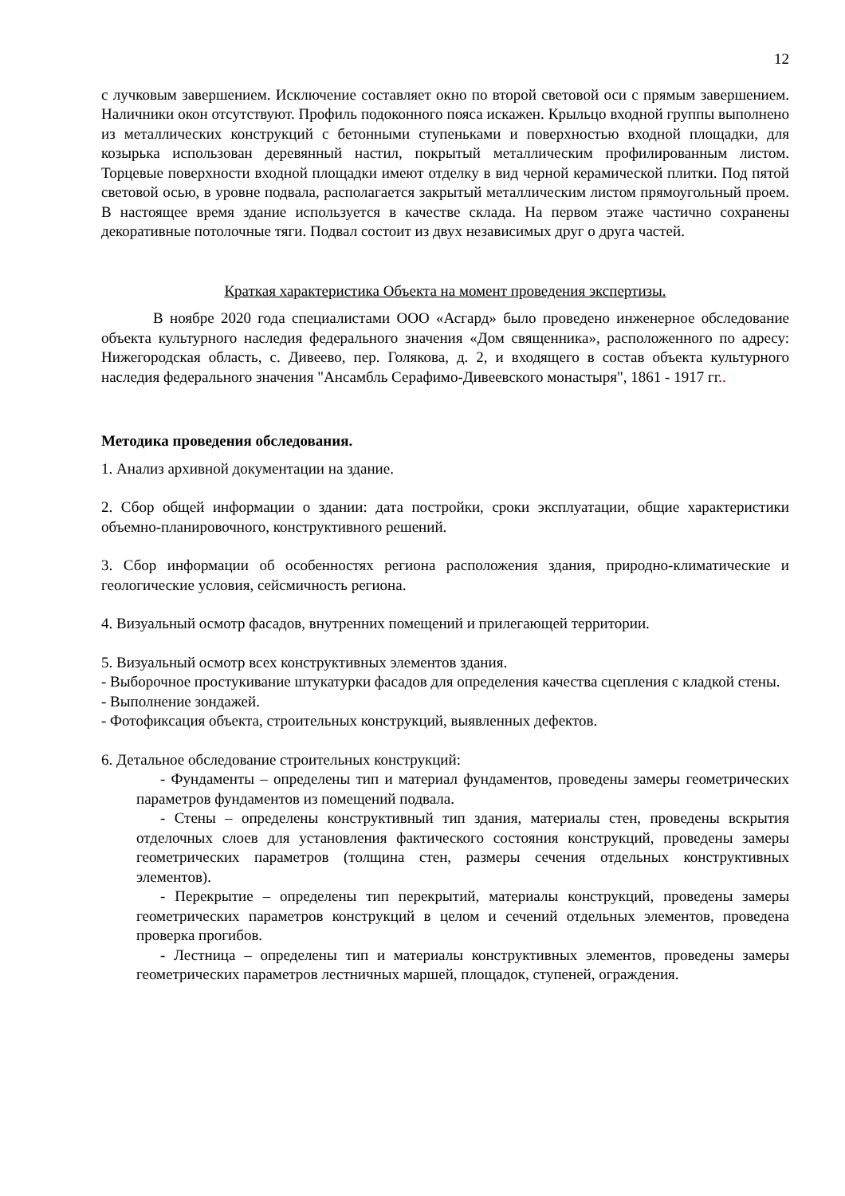12
с лучковым завершением. Исключение составляет окно по второй световой оси с прямым завершением. Наличники окон отсутствуют. Профиль подоконного пояса искажен. Крыльцо входной группы выполнено из металлических конструкций с бетонными ступеньками и поверхностью входной площадки, для козырька использован деревянный настил, покрытый металлическим профилированным листом. Торцевые поверхности входной площадки имеют отделку в вид черной керамической плитки. Под пятой световой осью, в уровне подвала, располагается закрытый металлическим листом прямоугольный проем. В настоящее время здание используется в качестве склада. На первом этаже частично сохранены декоративные потолочные тяги. Подвал состоит из двух независимых друг о друга частей.
Краткая характеристика Объекта на момент проведения экспертизы.
В ноябре 2020 года специалистами ООО «Асгард» было проведено инженерное обследование объекта культурного наследия федерального значения «Дом священника», расположенного по адресу: Нижегородская область, с. Дивеево, пер. Голякова, д. 2, и входящего в состав объекта культурного наследия федерального значения "Ансамбль Серафимо-Дивеевского монастыря", 1861 - 1917 гг..
Методика проведения обследования.
1. Анализ архивной документации на здание.
2. Сбор общей информации о здании: дата постройки, сроки эксплуатации, общие характеристики объемно-планировочного, конструктивного решений.
3. Сбор информации об особенностях региона расположения здания, природно-климатические и геологические условия, сейсмичность региона.
4. Визуальный осмотр фасадов, внутренних помещений и прилегающей территории.
5. Визуальный осмотр всех конструктивных элементов здания.
- Выборочное простукивание штукатурки фасадов для определения качества сцепления с кладкой стены.
- Выполнение зондажей.
- Фотофиксация объекта, строительных конструкций, выявленных дефектов.
6. Детальное обследование строительных конструкций:
- Фундаменты – определены тип и материал фундаментов, проведены замеры геометрических параметров фундаментов из помещений подвала.
- Стены – определены конструктивный тип здания, материалы стен, проведены вскрытия отделочных слоев для установления фактического состояния конструкций, проведены замеры геометрических параметров (толщина стен, размеры сечения отдельных конструктивных элементов).
- Перекрытие – определены тип перекрытий, материалы конструкций, проведены замеры геометрических параметров конструкций в целом и сечений отдельных элементов, проведена проверка прогибов.
- Лестница – определены тип и материалы конструктивных элементов, проведены замеры геометрических параметров лестничных маршей, площадок, ступеней, ограждения.